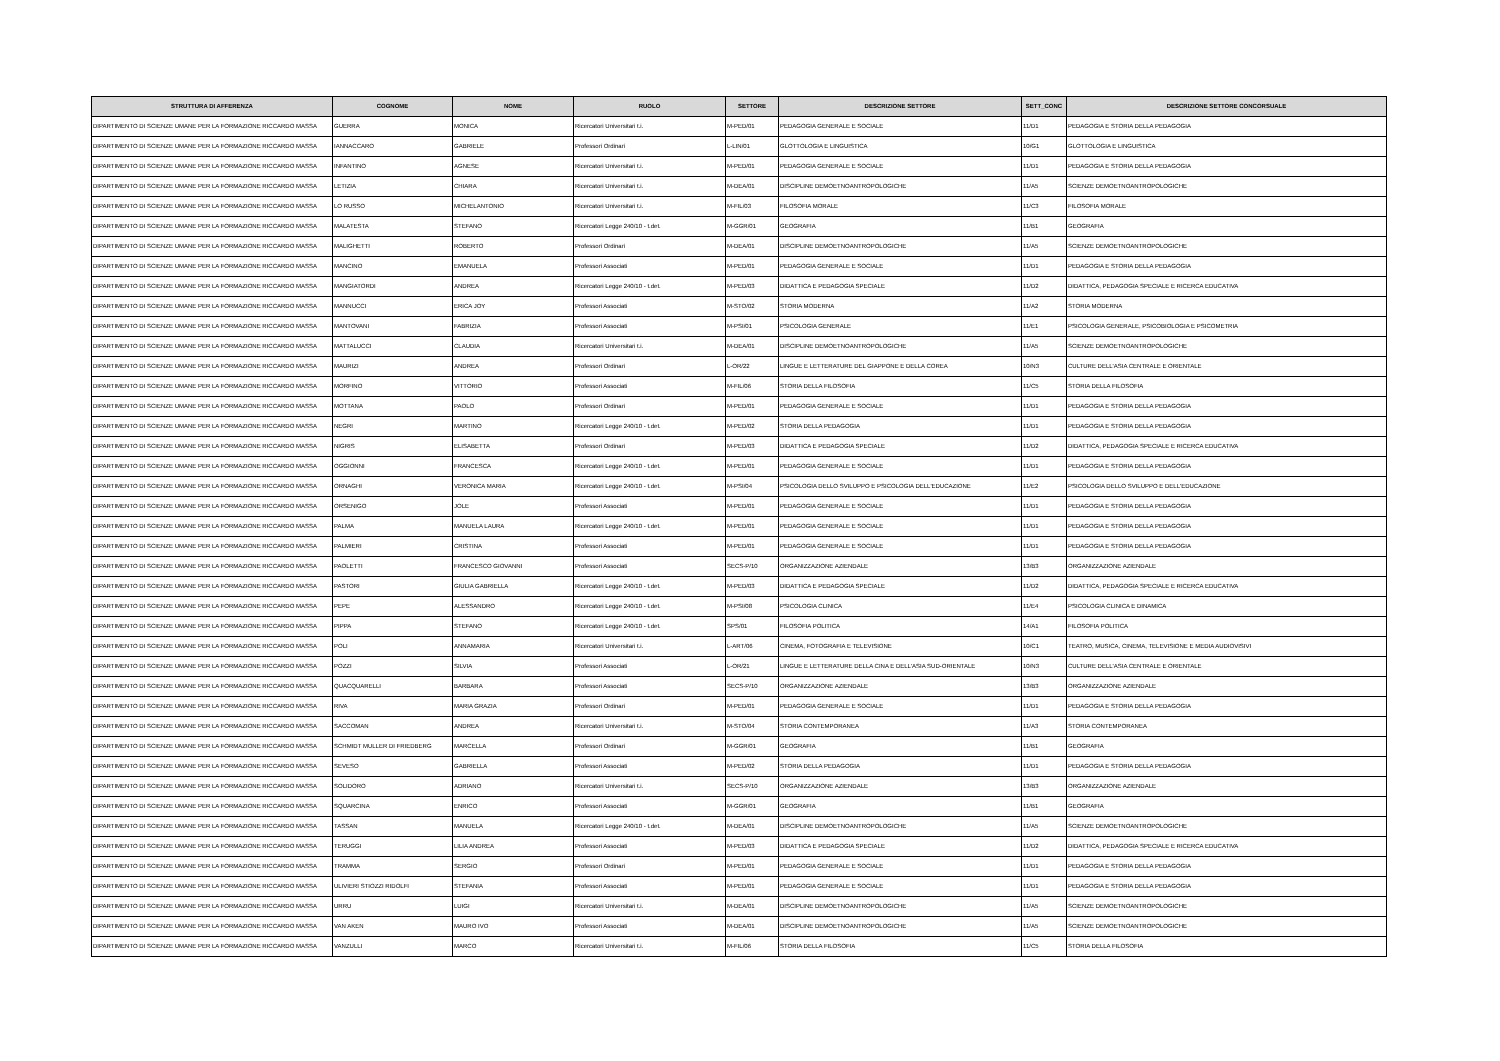| STRUTTURA DI AFFERENZA | COGNOME | NOME | RUOLO | SETTORE | DESCRIZIONE SETTORE | SETT_CONC | DESCRIZIONE SETTORE CONCORSUALE |
| --- | --- | --- | --- | --- | --- | --- | --- |
| DIPARTIMENTO DI SCIENZE UMANE PER LA FORMAZIONE RICCARDO MASSA | GUERRA | MONICA | Ricercatori Universitari t.i. | M-PED/01 | PEDAGOGIA GENERALE E SOCIALE | 11/D1 | PEDAGOGIA E STORIA DELLA PEDAGOGIA |
| DIPARTIMENTO DI SCIENZE UMANE PER LA FORMAZIONE RICCARDO MASSA | IANNACCARO | GABRIELE | Professori Ordinari | L-LIN/01 | GLOTTOLOGIA E LINGUISTICA | 10/G1 | GLOTTOLOGIA E LINGUISTICA |
| DIPARTIMENTO DI SCIENZE UMANE PER LA FORMAZIONE RICCARDO MASSA | INFANTINO | AGNESE | Ricercatori Universitari t.i. | M-PED/01 | PEDAGOGIA GENERALE E SOCIALE | 11/D1 | PEDAGOGIA E STORIA DELLA PEDAGOGIA |
| DIPARTIMENTO DI SCIENZE UMANE PER LA FORMAZIONE RICCARDO MASSA | LETIZIA | CHIARA | Ricercatori Universitari t.i. | M-DEA/01 | DISCIPLINE DEMOETNOANTROPOLOGICHE | 11/A5 | SCIENZE DEMOETNOANTROPOLOGICHE |
| DIPARTIMENTO DI SCIENZE UMANE PER LA FORMAZIONE RICCARDO MASSA | LO RUSSO | MICHELANTONIO | Ricercatori Universitari t.i. | M-FIL/03 | FILOSOFIA MORALE | 11/C3 | FILOSOFIA MORALE |
| DIPARTIMENTO DI SCIENZE UMANE PER LA FORMAZIONE RICCARDO MASSA | MALATESTA | STEFANO | Ricercatori Legge 240/10 - t.det. | M-GGR/01 | GEOGRAFIA | 11/B1 | GEOGRAFIA |
| DIPARTIMENTO DI SCIENZE UMANE PER LA FORMAZIONE RICCARDO MASSA | MALIGHETTI | ROBERTO | Professori Ordinari | M-DEA/01 | DISCIPLINE DEMOETNOANTROPOLOGICHE | 11/A5 | SCIENZE DEMOETNOANTROPOLOGICHE |
| DIPARTIMENTO DI SCIENZE UMANE PER LA FORMAZIONE RICCARDO MASSA | MANCINO | EMANUELA | Professori Associati | M-PED/01 | PEDAGOGIA GENERALE E SOCIALE | 11/D1 | PEDAGOGIA E STORIA DELLA PEDAGOGIA |
| DIPARTIMENTO DI SCIENZE UMANE PER LA FORMAZIONE RICCARDO MASSA | MANGIATORDI | ANDREA | Ricercatori Legge 240/10 - t.det. | M-PED/03 | DIDATTICA E PEDAGOGIA SPECIALE | 11/D2 | DIDATTICA, PEDAGOGIA SPECIALE E RICERCA EDUCATIVA |
| DIPARTIMENTO DI SCIENZE UMANE PER LA FORMAZIONE RICCARDO MASSA | MANNUCCI | ERICA JOY | Professori Associati | M-STO/02 | STORIA MODERNA | 11/A2 | STORIA MODERNA |
| DIPARTIMENTO DI SCIENZE UMANE PER LA FORMAZIONE RICCARDO MASSA | MANTOVANI | FABRIZIA | Professori Associati | M-PSI/01 | PSICOLOGIA GENERALE | 11/E1 | PSICOLOGIA GENERALE, PSICOBIOLOGIA E PSICOMETRIA |
| DIPARTIMENTO DI SCIENZE UMANE PER LA FORMAZIONE RICCARDO MASSA | MATTALUCCI | CLAUDIA | Ricercatori Universitari t.i. | M-DEA/01 | DISCIPLINE DEMOETNOANTROPOLOGICHE | 11/A5 | SCIENZE DEMOETNOANTROPOLOGICHE |
| DIPARTIMENTO DI SCIENZE UMANE PER LA FORMAZIONE RICCARDO MASSA | MAURIZI | ANDREA | Professori Ordinari | L-OR/22 | LINGUE E LETTERATURE DEL GIAPPONE E DELLA COREA | 10/N3 | CULTURE DELL'ASIA CENTRALE E ORIENTALE |
| DIPARTIMENTO DI SCIENZE UMANE PER LA FORMAZIONE RICCARDO MASSA | MORFINO | VITTORIO | Professori Associati | M-FIL/06 | STORIA DELLA FILOSOFIA | 11/C5 | STORIA DELLA FILOSOFIA |
| DIPARTIMENTO DI SCIENZE UMANE PER LA FORMAZIONE RICCARDO MASSA | MOTTANA | PAOLO | Professori Ordinari | M-PED/01 | PEDAGOGIA GENERALE E SOCIALE | 11/D1 | PEDAGOGIA E STORIA DELLA PEDAGOGIA |
| DIPARTIMENTO DI SCIENZE UMANE PER LA FORMAZIONE RICCARDO MASSA | NEGRI | MARTINO | Ricercatori Legge 240/10 - t.det. | M-PED/02 | STORIA DELLA PEDAGOGIA | 11/D1 | PEDAGOGIA E STORIA DELLA PEDAGOGIA |
| DIPARTIMENTO DI SCIENZE UMANE PER LA FORMAZIONE RICCARDO MASSA | NIGRIS | ELISABETTA | Professori Ordinari | M-PED/03 | DIDATTICA E PEDAGOGIA SPECIALE | 11/D2 | DIDATTICA, PEDAGOGIA SPECIALE E RICERCA EDUCATIVA |
| DIPARTIMENTO DI SCIENZE UMANE PER LA FORMAZIONE RICCARDO MASSA | OGGIONNI | FRANCESCA | Ricercatori Legge 240/10 - t.det. | M-PED/01 | PEDAGOGIA GENERALE E SOCIALE | 11/D1 | PEDAGOGIA E STORIA DELLA PEDAGOGIA |
| DIPARTIMENTO DI SCIENZE UMANE PER LA FORMAZIONE RICCARDO MASSA | ORNAGHI | VERONICA MARIA | Ricercatori Legge 240/10 - t.det. | M-PSI/04 | PSICOLOGIA DELLO SVILUPPO E PSICOLOGIA DELL'EDUCAZIONE | 11/E2 | PSICOLOGIA DELLO SVILUPPO E DELL'EDUCAZIONE |
| DIPARTIMENTO DI SCIENZE UMANE PER LA FORMAZIONE RICCARDO MASSA | ORSENIGO | JOLE | Professori Associati | M-PED/01 | PEDAGOGIA GENERALE E SOCIALE | 11/D1 | PEDAGOGIA E STORIA DELLA PEDAGOGIA |
| DIPARTIMENTO DI SCIENZE UMANE PER LA FORMAZIONE RICCARDO MASSA | PALMA | MANUELA LAURA | Ricercatori Legge 240/10 - t.det. | M-PED/01 | PEDAGOGIA GENERALE E SOCIALE | 11/D1 | PEDAGOGIA E STORIA DELLA PEDAGOGIA |
| DIPARTIMENTO DI SCIENZE UMANE PER LA FORMAZIONE RICCARDO MASSA | PALMIERI | CRISTINA | Professori Associati | M-PED/01 | PEDAGOGIA GENERALE E SOCIALE | 11/D1 | PEDAGOGIA E STORIA DELLA PEDAGOGIA |
| DIPARTIMENTO DI SCIENZE UMANE PER LA FORMAZIONE RICCARDO MASSA | PAOLETTI | FRANCESCO GIOVANNI | Professori Associati | SECS-P/10 | ORGANIZZAZIONE AZIENDALE | 13/B3 | ORGANIZZAZIONE AZIENDALE |
| DIPARTIMENTO DI SCIENZE UMANE PER LA FORMAZIONE RICCARDO MASSA | PASTORI | GIULIA GABRIELLA | Ricercatori Legge 240/10 - t.det. | M-PED/03 | DIDATTICA E PEDAGOGIA SPECIALE | 11/D2 | DIDATTICA, PEDAGOGIA SPECIALE E RICERCA EDUCATIVA |
| DIPARTIMENTO DI SCIENZE UMANE PER LA FORMAZIONE RICCARDO MASSA | PEPE | ALESSANDRO | Ricercatori Legge 240/10 - t.det. | M-PSI/08 | PSICOLOGIA CLINICA | 11/E4 | PSICOLOGIA CLINICA E DINAMICA |
| DIPARTIMENTO DI SCIENZE UMANE PER LA FORMAZIONE RICCARDO MASSA | PIPPA | STEFANO | Ricercatori Legge 240/10 - t.det. | SPS/01 | FILOSOFIA POLITICA | 14/A1 | FILOSOFIA POLITICA |
| DIPARTIMENTO DI SCIENZE UMANE PER LA FORMAZIONE RICCARDO MASSA | POLI | ANNAMARIA | Ricercatori Universitari t.i. | L-ART/06 | CINEMA, FOTOGRAFIA E TELEVISIONE | 10/C1 | TEATRO, MUSICA, CINEMA, TELEVISIONE E MEDIA AUDIOVISIVI |
| DIPARTIMENTO DI SCIENZE UMANE PER LA FORMAZIONE RICCARDO MASSA | POZZI | SILVIA | Professori Associati | L-OR/21 | LINGUE E LETTERATURE DELLA CINA E DELL'ASIA SUD-ORIENTALE | 10/N3 | CULTURE DELL'ASIA CENTRALE E ORIENTALE |
| DIPARTIMENTO DI SCIENZE UMANE PER LA FORMAZIONE RICCARDO MASSA | QUACQUARELLI | BARBARA | Professori Associati | SECS-P/10 | ORGANIZZAZIONE AZIENDALE | 13/B3 | ORGANIZZAZIONE AZIENDALE |
| DIPARTIMENTO DI SCIENZE UMANE PER LA FORMAZIONE RICCARDO MASSA | RIVA | MARIA GRAZIA | Professori Ordinari | M-PED/01 | PEDAGOGIA GENERALE E SOCIALE | 11/D1 | PEDAGOGIA E STORIA DELLA PEDAGOGIA |
| DIPARTIMENTO DI SCIENZE UMANE PER LA FORMAZIONE RICCARDO MASSA | SACCOMAN | ANDREA | Ricercatori Universitari t.i. | M-STO/04 | STORIA CONTEMPORANEA | 11/A3 | STORIA CONTEMPORANEA |
| DIPARTIMENTO DI SCIENZE UMANE PER LA FORMAZIONE RICCARDO MASSA | SCHMIDT MULLER DI FRIEDBERG | MARCELLA | Professori Ordinari | M-GGR/01 | GEOGRAFIA | 11/B1 | GEOGRAFIA |
| DIPARTIMENTO DI SCIENZE UMANE PER LA FORMAZIONE RICCARDO MASSA | SEVESO | GABRIELLA | Professori Associati | M-PED/02 | STORIA DELLA PEDAGOGIA | 11/D1 | PEDAGOGIA E STORIA DELLA PEDAGOGIA |
| DIPARTIMENTO DI SCIENZE UMANE PER LA FORMAZIONE RICCARDO MASSA | SOLIDORO | ADRIANO | Ricercatori Universitari t.i. | SECS-P/10 | ORGANIZZAZIONE AZIENDALE | 13/B3 | ORGANIZZAZIONE AZIENDALE |
| DIPARTIMENTO DI SCIENZE UMANE PER LA FORMAZIONE RICCARDO MASSA | SQUARCINA | ENRICO | Professori Associati | M-GGR/01 | GEOGRAFIA | 11/B1 | GEOGRAFIA |
| DIPARTIMENTO DI SCIENZE UMANE PER LA FORMAZIONE RICCARDO MASSA | TASSAN | MANUELA | Ricercatori Legge 240/10 - t.det. | M-DEA/01 | DISCIPLINE DEMOETNOANTROPOLOGICHE | 11/A5 | SCIENZE DEMOETNOANTROPOLOGICHE |
| DIPARTIMENTO DI SCIENZE UMANE PER LA FORMAZIONE RICCARDO MASSA | TERUGGI | LILIA ANDREA | Professori Associati | M-PED/03 | DIDATTICA E PEDAGOGIA SPECIALE | 11/D2 | DIDATTICA, PEDAGOGIA SPECIALE E RICERCA EDUCATIVA |
| DIPARTIMENTO DI SCIENZE UMANE PER LA FORMAZIONE RICCARDO MASSA | TRAMMA | SERGIO | Professori Ordinari | M-PED/01 | PEDAGOGIA GENERALE E SOCIALE | 11/D1 | PEDAGOGIA E STORIA DELLA PEDAGOGIA |
| DIPARTIMENTO DI SCIENZE UMANE PER LA FORMAZIONE RICCARDO MASSA | ULIVIERI STIOZZI RIDOLFI | STEFANIA | Professori Associati | M-PED/01 | PEDAGOGIA GENERALE E SOCIALE | 11/D1 | PEDAGOGIA E STORIA DELLA PEDAGOGIA |
| DIPARTIMENTO DI SCIENZE UMANE PER LA FORMAZIONE RICCARDO MASSA | URRU | LUIGI | Ricercatori Universitari t.i. | M-DEA/01 | DISCIPLINE DEMOETNOANTROPOLOGICHE | 11/A5 | SCIENZE DEMOETNOANTROPOLOGICHE |
| DIPARTIMENTO DI SCIENZE UMANE PER LA FORMAZIONE RICCARDO MASSA | VAN AKEN | MAURO IVO | Professori Associati | M-DEA/01 | DISCIPLINE DEMOETNOANTROPOLOGICHE | 11/A5 | SCIENZE DEMOETNOANTROPOLOGICHE |
| DIPARTIMENTO DI SCIENZE UMANE PER LA FORMAZIONE RICCARDO MASSA | VANZULLI | MARCO | Ricercatori Universitari t.i. | M-FIL/06 | STORIA DELLA FILOSOFIA | 11/C5 | STORIA DELLA FILOSOFIA |